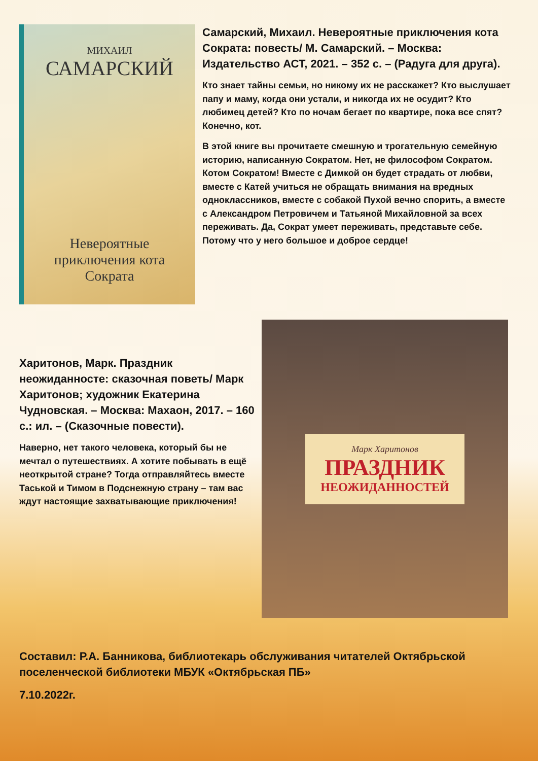МИХАИЛ
САМАРСКИЙ
Невероятные приключения кота Сократа
Самарский, Михаил. Невероятные приключения кота Сократа: повесть/ М. Самарский. – Москва: Издательство АСТ, 2021. – 352 с. – (Радуга для друга).
Кто знает тайны семьи, но никому их не расскажет? Кто выслушает папу и маму, когда они устали, и никогда их не осудит? Кто любимец детей? Кто по ночам бегает по квартире, пока все спят? Конечно, кот.
В этой книге вы прочитаете смешную и трогательную семейную историю, написанную Сократом. Нет, не философом Сократом. Котом Сократом! Вместе с Димкой он будет страдать от любви, вместе с Катей учиться не обращать внимания на вредных одноклассников, вместе с собакой Пухой вечно спорить, а вместе с Александром Петровичем и Татьяной Михайловной за всех переживать. Да, Сократ умеет переживать, представьте себе. Потому что у него большое и доброе сердце!
Харитонов, Марк. Праздник неожиданносте: сказочная поветь/ Марк Харитонов; художник Екатерина Чудновская. – Москва: Махаон, 2017. – 160 с.: ил. – (Сказочные повести).
Наверно, нет такого человека, который бы не мечтал о путешествиях. А хотите побывать в ещё неоткрытой стране? Тогда отправляйтесь вместе Таськой и Тимом в Подснежную страну – там вас ждут настоящие захватывающие приключения!
Марк Харитонов
ПРАЗДНИК
НЕОЖИДАННОСТЕЙ
Составил: Р.А. Банникова, библиотекарь обслуживания читателей Октябрьской поселенческой библиотеки МБУК «Октябрьская ПБ»
7.10.2022г.